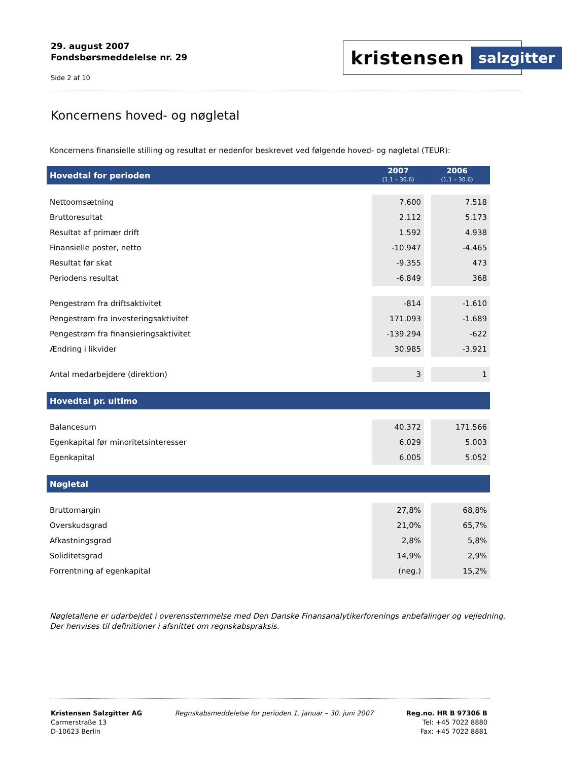29. august 2007
Fondsbørsmeddelelse nr. 29
Side 2 af 10
kristensen salzgitter
Koncernens hoved- og nøgletal
Koncernens finansielle stilling og resultat er nedenfor beskrevet ved følgende hoved- og nøgletal (TEUR):
| Hovedtal for perioden | 2007 (1.1 – 30.6) | 2006 (1.1 – 30.6) |
| --- | --- | --- |
| Nettoomsætning | 7.600 | 7.518 |
| Bruttoresultat | 2.112 | 5.173 |
| Resultat af primær drift | 1.592 | 4.938 |
| Finansielle poster, netto | -10.947 | -4.465 |
| Resultat før skat | -9.355 | 473 |
| Periodens resultat | -6.849 | 368 |
| Pengestrøm fra driftsaktivitet | -814 | -1.610 |
| Pengestrøm fra investeringsaktivitet | 171.093 | -1.689 |
| Pengestrøm fra finansieringsaktivitet | -139.294 | -622 |
| Ændring i likvider | 30.985 | -3.921 |
| Antal medarbejdere (direktion) | 3 | 1 |
| Hovedtal pr. ultimo | | |
| Balancesum | 40.372 | 171.566 |
| Egenkapital før minoritetsinteresser | 6.029 | 5.003 |
| Egenkapital | 6.005 | 5.052 |
| Nøgletal | | |
| Bruttomargin | 27,8% | 68,8% |
| Overskudsgrad | 21,0% | 65,7% |
| Afkastningsgrad | 2,8% | 5,8% |
| Soliditetsgrad | 14,9% | 2,9% |
| Forrentning af egenkapital | (neg.) | 15,2% |
Nøgletallene er udarbejdet i overensstemmelse med Den Danske Finansanalytikerforenings anbefalinger og vejledning. Der henvises til definitioner i afsnittet om regnskabspraksis.
Kristensen Salzgitter AG
Carmerstraße 13
D-10623 Berlin
Regnskabsmeddelelse for perioden 1. januar – 30. juni 2007
Reg.no. HR B 97306 B
Tel: +45 7022 8880
Fax: +45 7022 8881